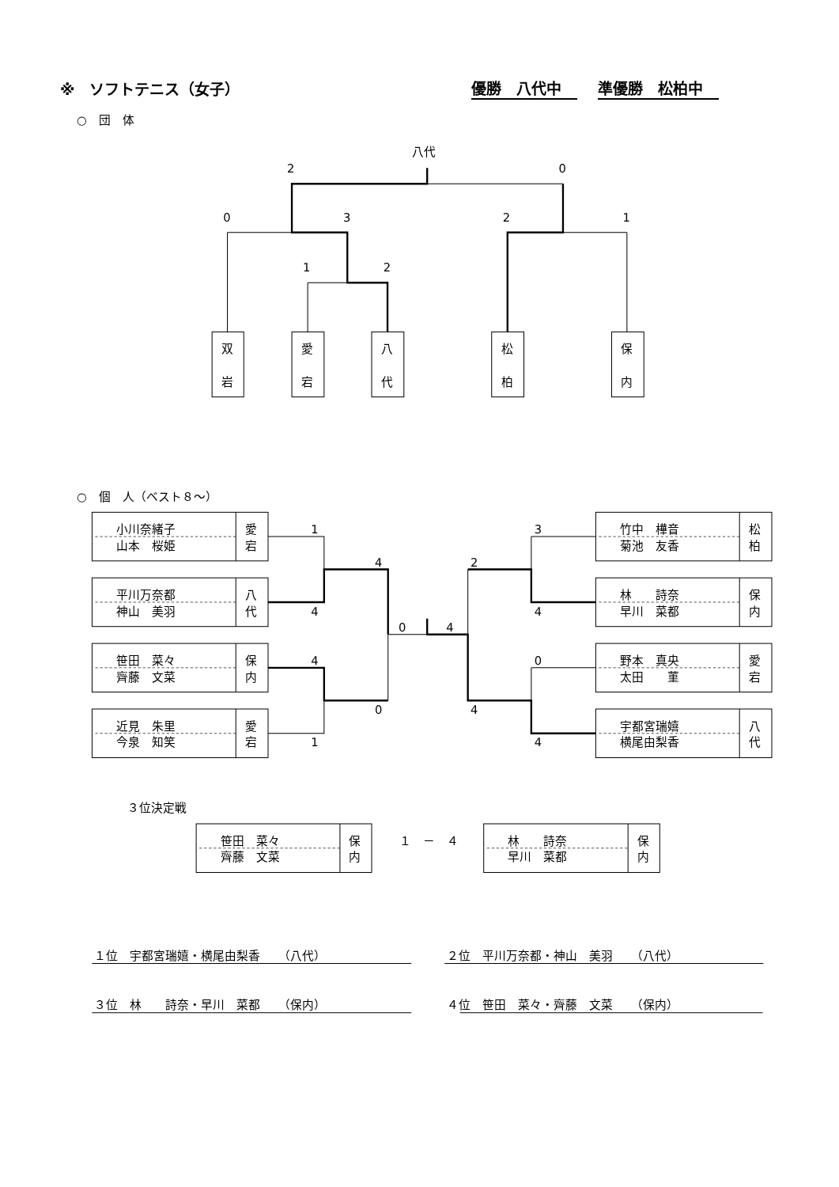※　ソフトテニス（女子） 優勝　八代中 準優勝　松柏中
○　団　体
八代
2
0
0
3
2
1
1
2
双
岩
愛
宕
八
代
松
柏
保
内
○　個　人（ベスト８～）
小川奈緒子
山本　桜姫
愛
宕
1
3
竹中　樺音
菊池　友香
松
柏
4
2
平川万奈都
神山　美羽
八
代
4
4
林　　詩奈
早川　菜都
保
内
0
4
笹田　菜々
齊藤　文菜
保
内
4
0
野本　真央
太田　　菫
愛
宕
0
4
近見　朱里
今泉　知笑
愛
宕
1
4
宇都宮瑞嬉
横尾由梨香
八
代
３位決定戦
笹田　菜々
齊藤　文菜
保
内
１　－　４
林　　詩奈
早川　菜都
保
内
１位　宇都宮瑞嬉・横尾由梨香　　（八代）
２位　平川万奈都・神山　美羽　　（八代）
３位　林　　詩奈・早川　菜都　　（保内）
４位　笹田　菜々・齊藤　文菜　　（保内）